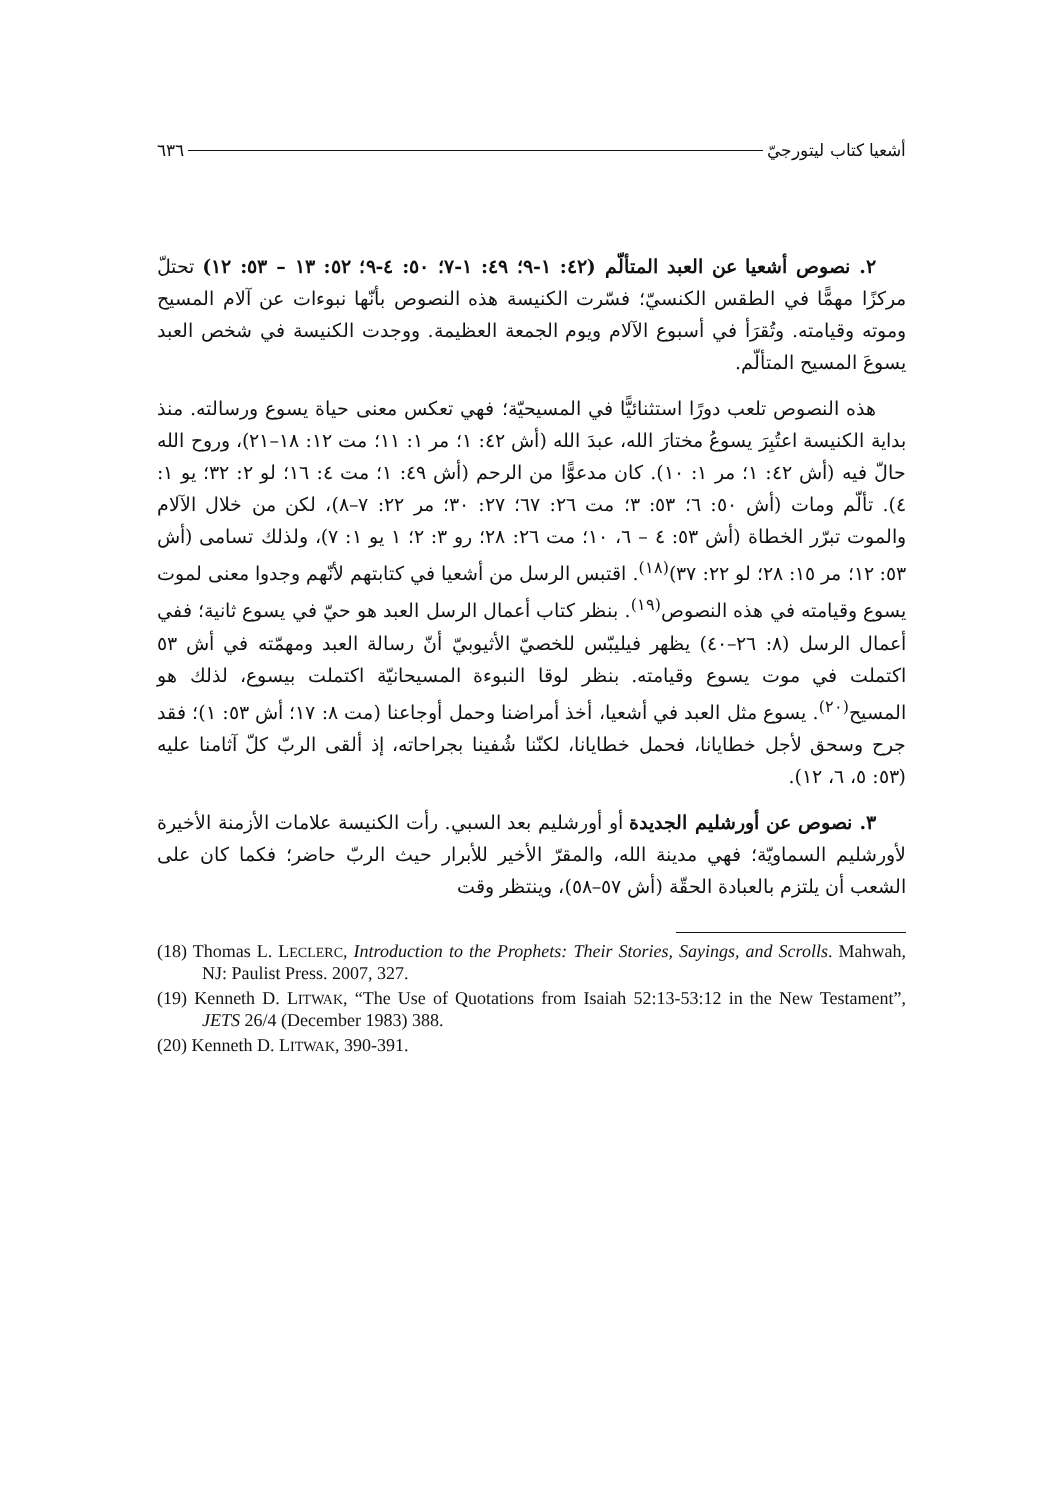أشعيا كتاب ليتورجيّ ٦٣٦
٢. نصوص أشعيا عن العبد المتألّم (٤٢: ١-٩؛ ٤٩: ١-٧؛ ٥٠: ٤-٩؛ ٥٢: ١٣ – ٥٣: ١٢) تحتلّ مركزًا مهمًّا في الطقس الكنسيّ؛ فسّرت الكنيسة هذه النصوص بأنّها نبوءات عن آلام المسيح وموته وقيامته. وتُقرَأ في أسبوع الآلام ويوم الجمعة العظيمة. ووجدت الكنيسة في شخص العبد يسوعَ المسيح المتألّم.
هذه النصوص تلعب دورًا استثنائيًّا في المسيحيّة؛ فهي تعكس معنى حياة يسوع ورسالته. منذ بداية الكنيسة اعتُبِرَ يسوعُ مختارَ الله، عبدَ الله (أش ٤٢: ١؛ مر ١: ١١؛ مت ١٢: ١٨–٢١)، وروح الله حالّ فيه (أش ٤٢: ١؛ مر ١: ١٠). كان مدعوًّا من الرحم (أش ٤٩: ١؛ مت ٤: ١٦؛ لو ٢: ٣٢؛ يو ١: ٤). تألّم ومات (أش ٥٠: ٦؛ ٥٣: ٣؛ مت ٢٦: ٦٧؛ ٢٧: ٣٠؛ مر ٢٢: ٧–٨)، لكن من خلال الآلام والموت تبرّر الخطاة (أش ٥٣: ٤ – ٦، ١٠؛ مت ٢٦: ٢٨؛ رو ٣: ٢؛ ١ يو ١: ٧)، ولذلك تسامى (أش ٥٣: ١٢؛ مر ١٥: ٢٨؛ لو ٢٢: ٣٧)<sup>(١٨)</sup>. اقتبس الرسل من أشعيا في كتابتهم لأنّهم وجدوا معنى لموت يسوع وقيامته في هذه النصوص<sup>(١٩)</sup>. بنظر كتاب أعمال الرسل العبد هو حيّ في يسوع ثانية؛ ففي أعمال الرسل (٨: ٢٦–٤٠) يظهر فيليبّس للخصيّ الأثيوبيّ أنّ رسالة العبد ومهمّته في أش ٥٣ اكتملت في موت يسوع وقيامته. بنظر لوقا النبوءة المسيحانيّة اكتملت بيسوع، لذلك هو المسيح<sup>(٢٠)</sup>. يسوع مثل العبد في أشعيا، أخذ أمراضنا وحمل أوجاعنا (مت ٨: ١٧؛ أش ٥٣: ١)؛ فقد جرح وسحق لأجل خطايانا، فحمل خطايانا، لكنّنا شُفينا بجراحاته، إذ ألقى الربّ كلّ آثامنا عليه (٥٣: ٥، ٦، ١٢).
٣. نصوص عن أورشليم الجديدة أو أورشليم بعد السبي. رأت الكنيسة علامات الأزمنة الأخيرة لأورشليم السماويّة؛ فهي مدينة الله، والمقرّ الأخير للأبرار حيث الربّ حاضر؛ فكما كان على الشعب أن يلتزم بالعبادة الحقّة (أش ٥٧–٥٨)، وينتظر وقت
(18) Thomas L. LECLERC, Introduction to the Prophets: Their Stories, Sayings, and Scrolls. Mahwah, NJ: Paulist Press. 2007, 327.
(19) Kenneth D. LITWAK, “The Use of Quotations from Isaiah 52:13-53:12 in the New Testament”, JETS 26/4 (December 1983) 388.
(20) Kenneth D. LITWAK, 390-391.